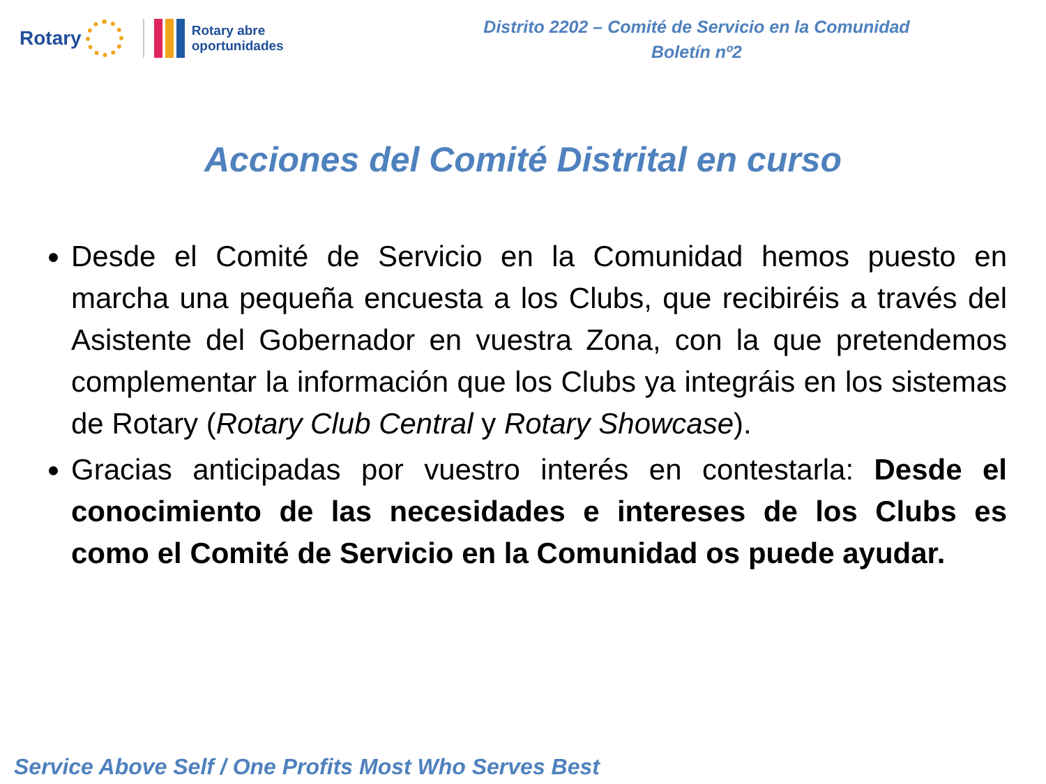Rotary
Rotary abre
oportunidades
Distrito 2202 – Comité de Servicio en la Comunidad
Boletín nº2
Acciones del Comité Distrital en curso
Desde el Comité de Servicio en la Comunidad hemos puesto en marcha una pequeña encuesta a los Clubs, que recibiréis a través del Asistente del Gobernador en vuestra Zona, con la que pretendemos complementar la información que los Clubs ya integráis en los sistemas de Rotary (Rotary Club Central y Rotary Showcase).
Gracias anticipadas por vuestro interés en contestarla: Desde el conocimiento de las necesidades e intereses de los Clubs es como el Comité de Servicio en la Comunidad os puede ayudar.
Service Above Self / One Profits Most Who Serves Best